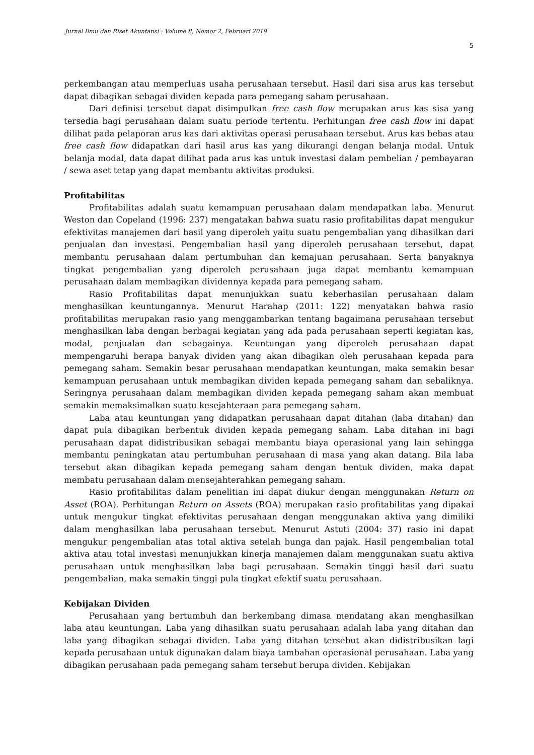Jurnal Ilmu dan Riset Akuntansi : Volume 8, Nomor 2, Februari 2019
5
perkembangan atau memperluas usaha perusahaan tersebut. Hasil dari sisa arus kas tersebut dapat dibagikan sebagai dividen kepada para pemegang saham perusahaan.
Dari definisi tersebut dapat disimpulkan free cash flow merupakan arus kas sisa yang tersedia bagi perusahaan dalam suatu periode tertentu. Perhitungan free cash flow ini dapat dilihat pada pelaporan arus kas dari aktivitas operasi perusahaan tersebut. Arus kas bebas atau free cash flow didapatkan dari hasil arus kas yang dikurangi dengan belanja modal. Untuk belanja modal, data dapat dilihat pada arus kas untuk investasi dalam pembelian / pembayaran / sewa aset tetap yang dapat membantu aktivitas produksi.
Profitabilitas
Profitabilitas adalah suatu kemampuan perusahaan dalam mendapatkan laba. Menurut Weston dan Copeland (1996: 237) mengatakan bahwa suatu rasio profitabilitas dapat mengukur efektivitas manajemen dari hasil yang diperoleh yaitu suatu pengembalian yang dihasilkan dari penjualan dan investasi. Pengembalian hasil yang diperoleh perusahaan tersebut, dapat membantu perusahaan dalam pertumbuhan dan kemajuan perusahaan. Serta banyaknya tingkat pengembalian yang diperoleh perusahaan juga dapat membantu kemampuan perusahaan dalam membagikan dividennya kepada para pemegang saham.
Rasio Profitabilitas dapat menunjukkan suatu keberhasilan perusahaan dalam menghasilkan keuntungannya. Menurut Harahap (2011: 122) menyatakan bahwa rasio profitabilitas merupakan rasio yang menggambarkan tentang bagaimana perusahaan tersebut menghasilkan laba dengan berbagai kegiatan yang ada pada perusahaan seperti kegiatan kas, modal, penjualan dan sebagainya. Keuntungan yang diperoleh perusahaan dapat mempengaruhi berapa banyak dividen yang akan dibagikan oleh perusahaan kepada para pemegang saham. Semakin besar perusahaan mendapatkan keuntungan, maka semakin besar kemampuan perusahaan untuk membagikan dividen kepada pemegang saham dan sebaliknya. Seringnya perusahaan dalam membagikan dividen kepada pemegang saham akan membuat semakin memaksimalkan suatu kesejahteraan para pemegang saham.
Laba atau keuntungan yang didapatkan perusahaan dapat ditahan (laba ditahan) dan dapat pula dibagikan berbentuk dividen kepada pemegang saham. Laba ditahan ini bagi perusahaan dapat didistribusikan sebagai membantu biaya operasional yang lain sehingga membantu peningkatan atau pertumbuhan perusahaan di masa yang akan datang. Bila laba tersebut akan dibagikan kepada pemegang saham dengan bentuk dividen, maka dapat membatu perusahaan dalam mensejahterahkan pemegang saham.
Rasio profitabilitas dalam penelitian ini dapat diukur dengan menggunakan Return on Asset (ROA). Perhitungan Return on Assets (ROA) merupakan rasio profitabilitas yang dipakai untuk mengukur tingkat efektivitas perusahaan dengan menggunakan aktiva yang dimiliki dalam menghasilkan laba perusahaan tersebut. Menurut Astuti (2004: 37) rasio ini dapat mengukur pengembalian atas total aktiva setelah bunga dan pajak. Hasil pengembalian total aktiva atau total investasi menunjukkan kinerja manajemen dalam menggunakan suatu aktiva perusahaan untuk menghasilkan laba bagi perusahaan. Semakin tinggi hasil dari suatu pengembalian, maka semakin tinggi pula tingkat efektif suatu perusahaan.
Kebijakan Dividen
Perusahaan yang bertumbuh dan berkembang dimasa mendatang akan menghasilkan laba atau keuntungan. Laba yang dihasilkan suatu perusahaan adalah laba yang ditahan dan laba yang dibagikan sebagai dividen. Laba yang ditahan tersebut akan didistribusikan lagi kepada perusahaan untuk digunakan dalam biaya tambahan operasional perusahaan. Laba yang dibagikan perusahaan pada pemegang saham tersebut berupa dividen. Kebijakan